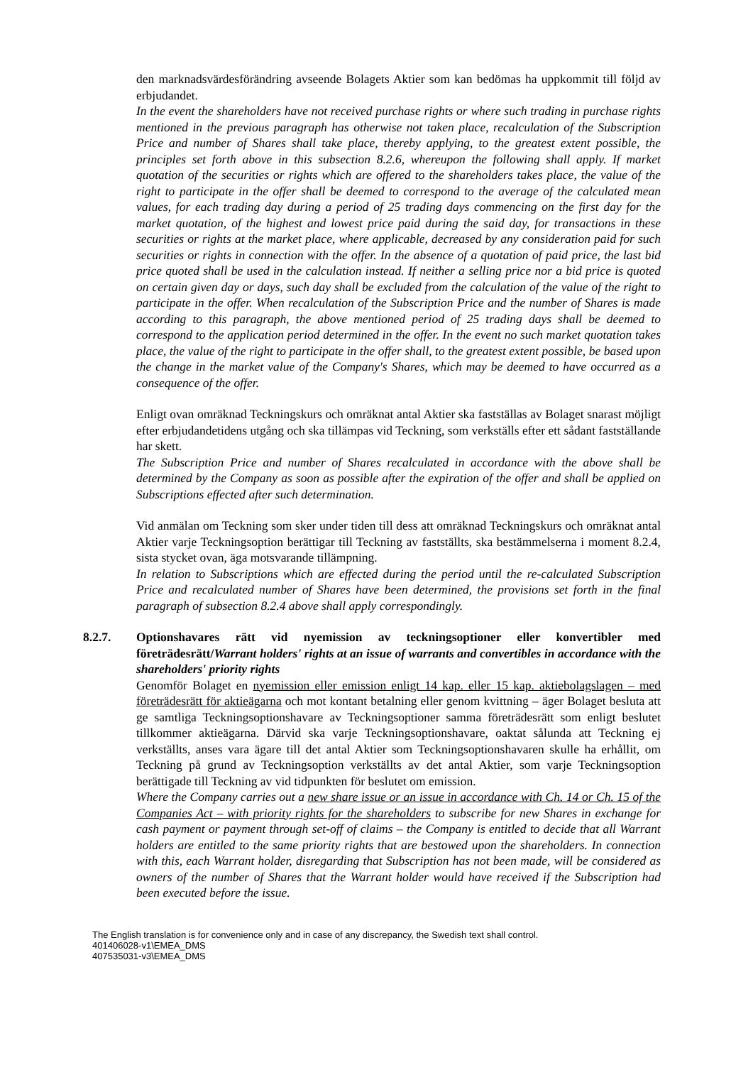den marknadsvärdesförändring avseende Bolagets Aktier som kan bedömas ha uppkommit till följd av erbjudandet.
In the event the shareholders have not received purchase rights or where such trading in purchase rights mentioned in the previous paragraph has otherwise not taken place, recalculation of the Subscription Price and number of Shares shall take place, thereby applying, to the greatest extent possible, the principles set forth above in this subsection 8.2.6, whereupon the following shall apply. If market quotation of the securities or rights which are offered to the shareholders takes place, the value of the right to participate in the offer shall be deemed to correspond to the average of the calculated mean values, for each trading day during a period of 25 trading days commencing on the first day for the market quotation, of the highest and lowest price paid during the said day, for transactions in these securities or rights at the market place, where applicable, decreased by any consideration paid for such securities or rights in connection with the offer. In the absence of a quotation of paid price, the last bid price quoted shall be used in the calculation instead. If neither a selling price nor a bid price is quoted on certain given day or days, such day shall be excluded from the calculation of the value of the right to participate in the offer. When recalculation of the Subscription Price and the number of Shares is made according to this paragraph, the above mentioned period of 25 trading days shall be deemed to correspond to the application period determined in the offer. In the event no such market quotation takes place, the value of the right to participate in the offer shall, to the greatest extent possible, be based upon the change in the market value of the Company's Shares, which may be deemed to have occurred as a consequence of the offer.
Enligt ovan omräknad Teckningskurs och omräknat antal Aktier ska fastställas av Bolaget snarast möjligt efter erbjudandetidens utgång och ska tillämpas vid Teckning, som verkställs efter ett sådant fastställande har skett.
The Subscription Price and number of Shares recalculated in accordance with the above shall be determined by the Company as soon as possible after the expiration of the offer and shall be applied on Subscriptions effected after such determination.
Vid anmälan om Teckning som sker under tiden till dess att omräknad Teckningskurs och omräknat antal Aktier varje Teckningsoption berättigar till Teckning av fastställts, ska bestämmelserna i moment 8.2.4, sista stycket ovan, äga motsvarande tillämpning.
In relation to Subscriptions which are effected during the period until the re-calculated Subscription Price and recalculated number of Shares have been determined, the provisions set forth in the final paragraph of subsection 8.2.4 above shall apply correspondingly.
8.2.7. Optionshavares rätt vid nyemission av teckningsoptioner eller konvertibler med företrädesrätt/Warrant holders' rights at an issue of warrants and convertibles in accordance with the shareholders' priority rights
Genomför Bolaget en nyemission eller emission enligt 14 kap. eller 15 kap. aktiebolagslagen – med företrädesrätt för aktieägarna och mot kontant betalning eller genom kvittning – äger Bolaget besluta att ge samtliga Teckningsoptionshavare av Teckningsoptioner samma företrädesrätt som enligt beslutet tillkommer aktieägarna. Därvid ska varje Teckningsoptionshavare, oaktat sålunda att Teckning ej verkställts, anses vara ägare till det antal Aktier som Teckningsoptionshavaren skulle ha erhållit, om Teckning på grund av Teckningsoption verkställts av det antal Aktier, som varje Teckningsoption berättigade till Teckning av vid tidpunkten för beslutet om emission.
Where the Company carries out a new share issue or an issue in accordance with Ch. 14 or Ch. 15 of the Companies Act – with priority rights for the shareholders to subscribe for new Shares in exchange for cash payment or payment through set-off of claims – the Company is entitled to decide that all Warrant holders are entitled to the same priority rights that are bestowed upon the shareholders. In connection with this, each Warrant holder, disregarding that Subscription has not been made, will be considered as owners of the number of Shares that the Warrant holder would have received if the Subscription had been executed before the issue.
The English translation is for convenience only and in case of any discrepancy, the Swedish text shall control.
401406028-v1\EMEA_DMS
407535031-v3\EMEA_DMS